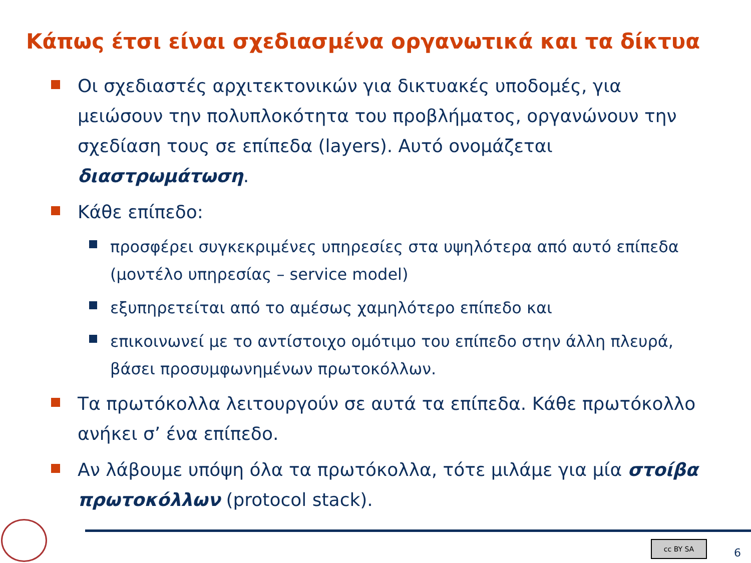Κάπως έτσι είναι σχεδιασμένα οργανωτικά και τα δίκτυα
Οι σχεδιαστές αρχιτεκτονικών για δικτυακές υποδομές, για μειώσουν την πολυπλοκότητα του προβλήματος, οργανώνουν την σχεδίαση τους σε επίπεδα (layers). Αυτό ονομάζεται διαστρωμάτωση.
Κάθε επίπεδο:
προσφέρει συγκεκριμένες υπηρεσίες στα υψηλότερα από αυτό επίπεδα (μοντέλο υπηρεσίας – service model)
εξυπηρετείται από το αμέσως χαμηλότερο επίπεδο και
επικοινωνεί με το αντίστοιχο ομότιμο του επίπεδο στην άλλη πλευρά, βάσει προσυμφωνημένων πρωτοκόλλων.
Τα πρωτόκολλα λειτουργούν σε αυτά τα επίπεδα. Κάθε πρωτόκολλο ανήκει σ’ ένα επίπεδο.
Αν λάβουμε υπόψη όλα τα πρωτόκολλα, τότε μιλάμε για μία στοίβα πρωτοκόλλων (protocol stack).
cc BY SA 6